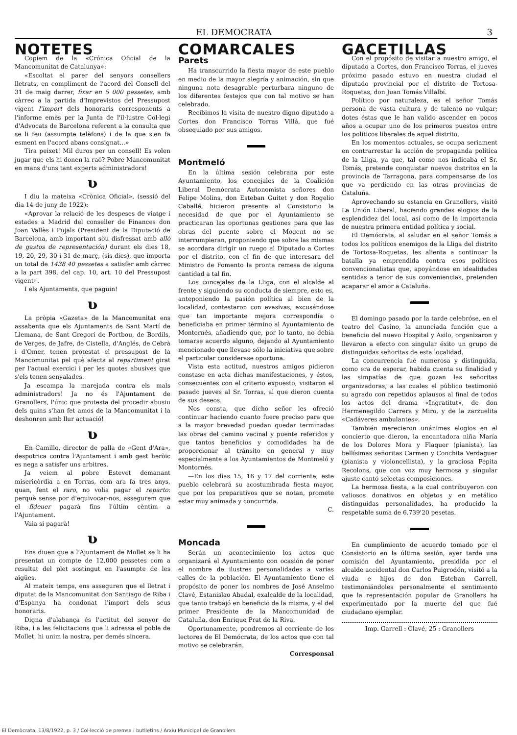EL DEMOCRATA 3
NOTETES
Copiem de la «Crónica Oficial de la Mancomunitat de Catalunya»:
«Escoltat el parer del senyors consellers lletrats, en compliment de l'acord del Consell del 31 de maig darrer, fixar en 5 000 pessetes, amb càrrec a la partida d'Imprevistos del Pressupost vigent l'import dels honoraris corresponents a l'informe emès per la Junta de l'il·lustre Col·legi d'Advocats de Barcelona referent a la consulta que se li feu (assumpte telèfons) i de la que s'en fa esment en l'acord abans consignat...»
Tira peixet! Mil duros per un consell! Es volen jugar que els hi donen la raó? Pobre Mancomunitat en mans d'uns tant experts administradors!
ʋ
I diu la mateixa «Crònica Oficial», (sessió del dia 14 de juny de 1922):
«Aprovar la relació de les despeses de viatge i estades a Madrid del conseller de Finances don Joan Vallès i Pujals (President de la Diputació de Barcelona, amb important sòu disfressat amb allò de gastos de representación) durant els dies 18, 19, 20, 29, 30 i 31 de març, (sis dies), que importa un total de 1438 40 pessetes a satisfer amb càrrec a la part 398, del cap. 10, art. 10 del Pressupost vigent».
I els Ajuntaments, que paguin!
ʋ
La pròpia «Gazeta» de la Mancomunitat ens assabenta que els Ajuntaments de Sant Martí de Llemana, de Sant Gregori de Portbou, de Bordils, de Verges, de Jafre, de Cistella, d'Anglés, de Cebrà i d'Omer, tenen protestat el pressupost de la Mancomunitat pel què afecta al repartiment girat per l'actual exercici i per les quotes abusives que s'els tenen senyalades.
Ja escampa la marejada contra els mals administradors! Ja no és l'Ajuntament de Granollers, l'únic que protesta del procedir abusiu dels quins s'han fet amos de la Mancomunitat i la deshonren amb llur actuació!
ʋ
En Camillo, director de palla de «Gent d'Ara», despotrica contra l'Ajuntament i amb gest heròic es nega a satisfer uns arbitres.
Ja veiem al pobre Estevet demanant misericòrdia a en Torras, com ara fa tres anys, quan, fent el raro, no volia pagar el reparto: perquè sense por d'equivocar-nos, assegurem que el fideuer pagarà fins l'últim cèntim a l'Ajuntament.
Vaia si pagarà!
ʋ
Ens diuen que a l'Ajuntament de Mollet se li ha presentat un compte de 12,000 pessetes com a resultat del plet sostingut en l'asumpte de les aigües.
Al mateix temps, ens asseguren que el lletrat i diputat de la Mancomunitat don Santiago de Riba i d'Espanya ha condonat l'import dels seus honoraris.
Digna d'alabança és l'actitut del senyor de Riba, i a les felicitacions que li adressa el poble de Mollet, hi unim la nostra, per demés sincera.
COMARCALES
Parets
Ha transcurrido la fiesta mayor de este pueblo en medio de la mayor alegría y animación, sin que ninguna nota desagrable perturbara ninguno de los diferentes festejos que con tal motivo se han celebrado.
Recibimos la visita de nuestro digno diputado a Cortes don Francisco Torras Villá, que fué obsequiado por sus amigos.
Montmeló
En la última sesión celebrana por este Ayuntamiento, los concejales de la Coalición Liberal Demócrata Autonomista señores don Felipe Molins, don Esteban Guitet y don Rogelio Caballé, hicieron presente al Consistorio la necesidad de que por el Ayuntamiento se practicaran las oportunas gestiones para que las obras del puente sobre el Mogent no se interrumpieran, proponiendo que sobre las mismas se acordara dirigir un ruego al Diputado a Cortes por el distrito, con el fin de que interesara del Ministro de Fomento la pronta remesa de alguna cantidad a tal fin.
Los concejales de la Lliga, con el alcalde al frente y siguiendo su conducta de siempre, esto es, anteponiendo la pasión política al bien de la localidad, contestaron con evasivas, excusándose que tan importante mejora correspondía o beneficiaba en primer término al Ayuntamiento de Montornés, añadiendo que, por lo tanto, no debía tomarse acuerdo alguno, dejando al Ayuntamiento mencionado que llevase sólo la iniciativa que sobre el particular considerase oportuna.
Vista esta actitud, nuestros amigos pidieron constase en acta dichas manifestaciones, y éstos, consecuentes con el criterio expuesto, visitaron el pasado jueves al Sr. Torras, al que dieron cuenta de sus deseos.
Nos consta, que dicho señor les ofreció continuar haciendo cuanto fuere preciso para que a la mayor brevedad puedan quedar terminadas las obras del camino vecinal y puente referidos y que tantos beneficios y comodidades ha de proporcionar al tránsito en general y muy especialmente a los Ayuntamientos de Montmeló y Montornés.
—En los días 15, 16 y 17 del corriente, este pueblo celebrará su acostumbrada fiesta mayor, que por los preparativos que se notan, promete estar muy animada y concurrida.
C.
Moncada
Serán un acontecimiento los actos que organizará el Ayuntamiento con ocasión de poner el nombre de ilustres personalidades a varias calles de la población. El Ayuntamiento tiene el propósito de poner los nombres de José Anselmo Clavé, Estanislao Abadal, exalcalde de la localidad, que tanto trabajó en beneficio de la misma, y el del primer Presidente de la Mancomunidad de Cataluña, don Enrique Prat de la Riva.
Oportunamente, pondremos al corriente de los lectores de El Demócrata, de los actos que con tal motivo se celebrarán.
Corresponsal
GACETILLAS
Con el propósito de visitar a nuestro amigo, el diputado a Cortes, don Francisco Torras, el jueves próximo pasado estuvo en nuestra ciudad el diputado provincial por el distrito de Tortosa-Roquetas, don Juan Tomás Villalbí.
Político por naturaleza, es el señor Tomás persona de vasta cultura y de talento no vulgar; dotes éstas que le han valido ascender en pocos años a ocupar uno de los primeros puestos entre los políticos liberales de aquel distrito.
En los momentos actuales, se ocupa seriament en contrarrestar la acción de propaganda política de la Lliga, ya que, tal como nos indicaba el Sr. Tomás, pretende conquistar nuevos distritos en la provincia de Tarragona, para compensarse de los que va perdiendo en las otras provincias de Cataluña.
Aprovechando su estancia en Granollers, visitó La Unión Liberal, haciendo grandes elogios de la esplendidez del local, así como de la importancia de nuestra primera entidad política y social.
El Demócrata, al saludar en el señor Tomás a todos los políticos enemigos de la Lliga del distrito de Tortosa-Roquetas, les alienta a continuar la batalla ya emprendida contra esos políticos convencionalistas que, apoyándose en idealidades sentidas a tenor de sus conveniencias, pretenden acaparar el amor a Cataluña.
El domingo pasado por la tarde celebróse, en el teatro del Casino, la anunciada función que a beneficio del nuevo Hospital y Asilo, organizaron y llevaron a efecto con singular éxito un grupo de distinguidas señoritas de esta localidad.
La concurrencia fué numerosa y distinguida, como era de esperar, habida cuenta su finalidad y las simpatías de que gozan las señoritas organizadoras, a las cuales el público testimonió su agrado con repetidos aplausos al final de todos los actos del drama «Ingratitut», de don Hermenegildo Carrera y Miro, y de la zarzuelita «Cadáveres ambulantes».
También merecieron unánimes elogios en el concierto que dieron, la encantadora niña María de los Dolores Mora y Flaquer (pianista), las bellísimas señoritas Carmen y Conchita Verdaguer (pianista y violoncellista), y la graciosa Pepita Recolons, que con voz muy hermosa y singular ajuste cantó selectas composiciones.
La hermosa fiesta, a la cual contribuyeron con valiosos donativos en objetos y en metálico distinguidas personalidades, ha producido la respetable suma de 6.739'20 pesetas.
En cumplimiento de acuerdo tomado por el Consistorio en la última sesión, ayer tarde una comisión del Ayuntamiento, presidida por el alcalde accidental don Carlos Puigrodón, visitó a la viuda e hijos de don Esteban Garrell, testimoniándoles personalmente el sentimiento que la representación popular de Granollers ha experimentado por la muerte del que fué ciudadano ejemplar.
Imp. Garrell : Clavé, 25 : Granollers
El Demòcrata, 13/8/1922, p. 3 / Col·lecció de premsa i butlletins / Arxiu Municipal de Granollers